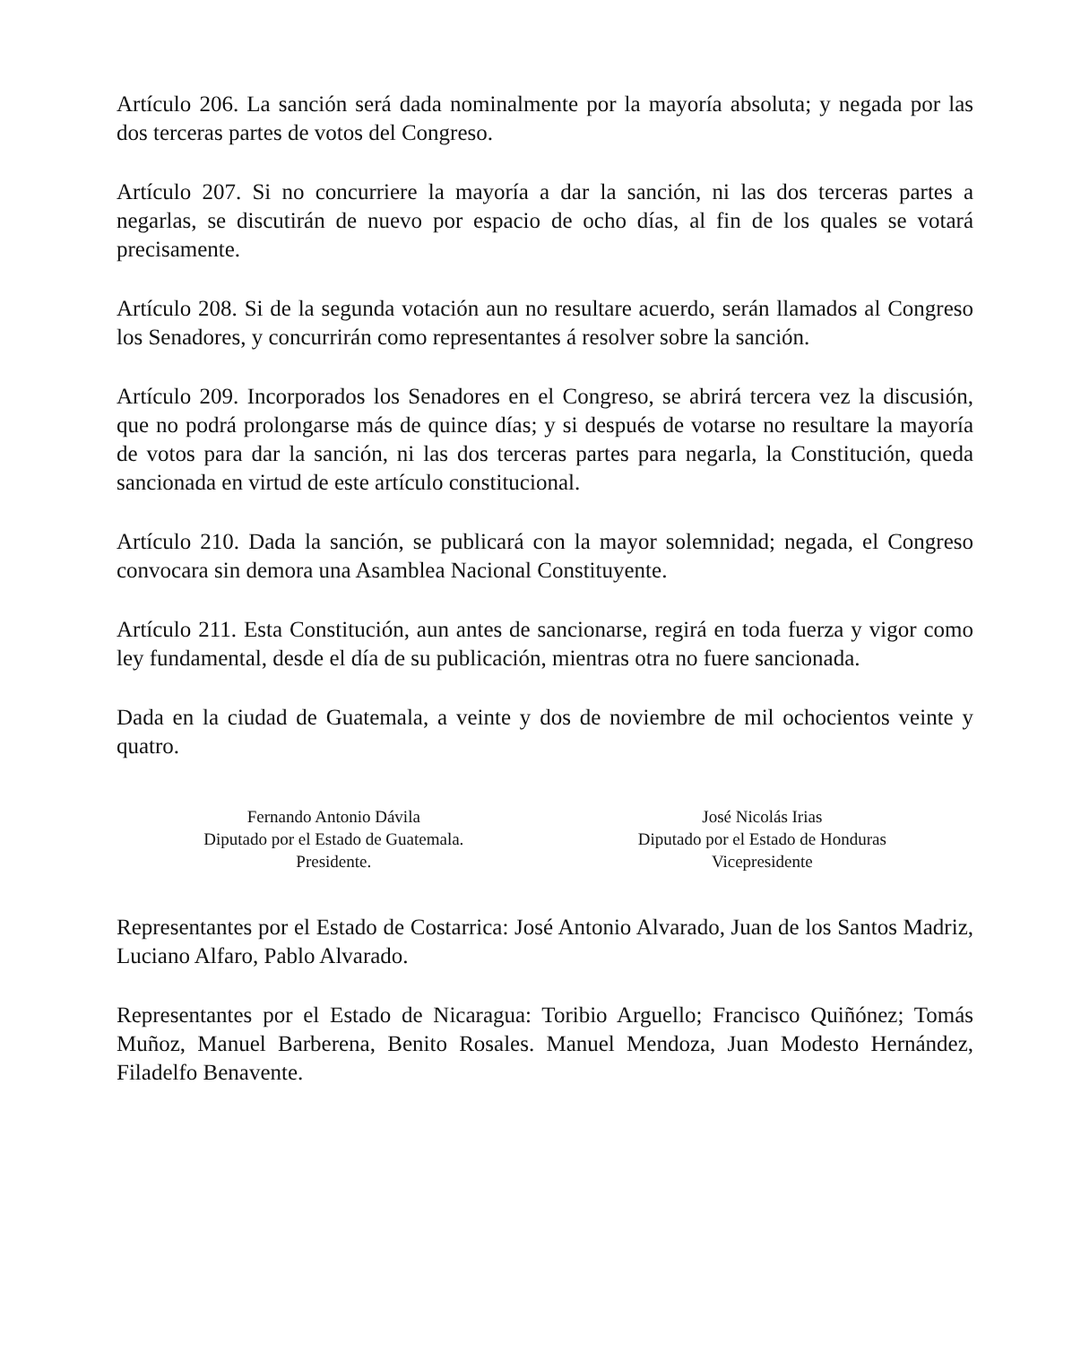Artículo 206. La sanción será dada nominalmente por la mayoría absoluta; y negada por las dos terceras partes de votos del Congreso.
Artículo 207. Si no concurriere la mayoría a dar la sanción, ni las dos terceras partes a negarlas, se discutirán de nuevo por espacio de ocho días, al fin de los quales se votará precisamente.
Artículo 208. Si de la segunda votación aun no resultare acuerdo, serán llamados al Congreso los Senadores, y concurrirán como representantes á resolver sobre la sanción.
Artículo 209. Incorporados los Senadores en el Congreso, se abrirá tercera vez la discusión, que no podrá prolongarse más de quince días; y si después de votarse no resultare la mayoría de votos para dar la sanción, ni las dos terceras partes para negarla, la Constitución, queda sancionada en virtud de este artículo constitucional.
Artículo 210. Dada la sanción, se publicará con la mayor solemnidad; negada, el Congreso convocara sin demora una Asamblea Nacional Constituyente.
Artículo 211. Esta Constitución, aun antes de sancionarse, regirá en toda fuerza y vigor como ley fundamental, desde el día de su publicación, mientras otra no fuere sancionada.
Dada en la ciudad de Guatemala, a veinte y dos de noviembre de mil ochocientos veinte y quatro.
Fernando Antonio Dávila
Diputado por el Estado de Guatemala.
Presidente.
José Nicolás Irias
Diputado por el Estado de Honduras
Vicepresidente
Representantes por el Estado de Costarrica: José Antonio Alvarado, Juan de los Santos Madriz, Luciano Alfaro, Pablo Alvarado.
Representantes por el Estado de Nicaragua: Toribio Arguello; Francisco Quiñónez; Tomás Muñoz, Manuel Barberena, Benito Rosales. Manuel Mendoza, Juan Modesto Hernández, Filadelfo Benavente.